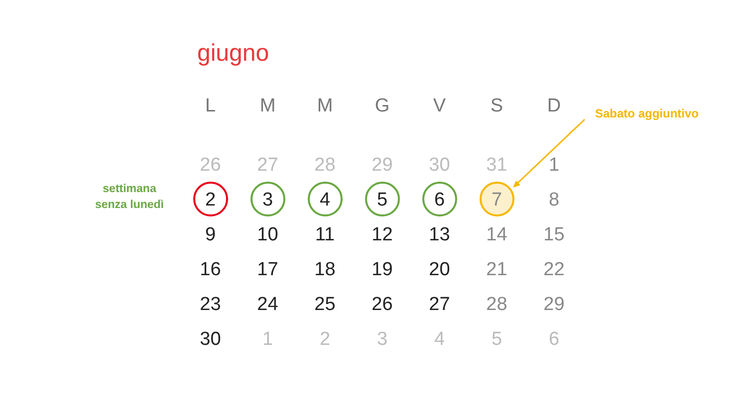giugno
settimana
senza lunedì
Sabato aggiuntivo
| L | M | M | G | V | S | D |
| --- | --- | --- | --- | --- | --- | --- |
| 26 | 27 | 28 | 29 | 30 | 31 | 1 |
| 2 | 3 | 4 | 5 | 6 | 7 | 8 |
| 9 | 10 | 11 | 12 | 13 | 14 | 15 |
| 16 | 17 | 18 | 19 | 20 | 21 | 22 |
| 23 | 24 | 25 | 26 | 27 | 28 | 29 |
| 30 | 1 | 2 | 3 | 4 | 5 | 6 |